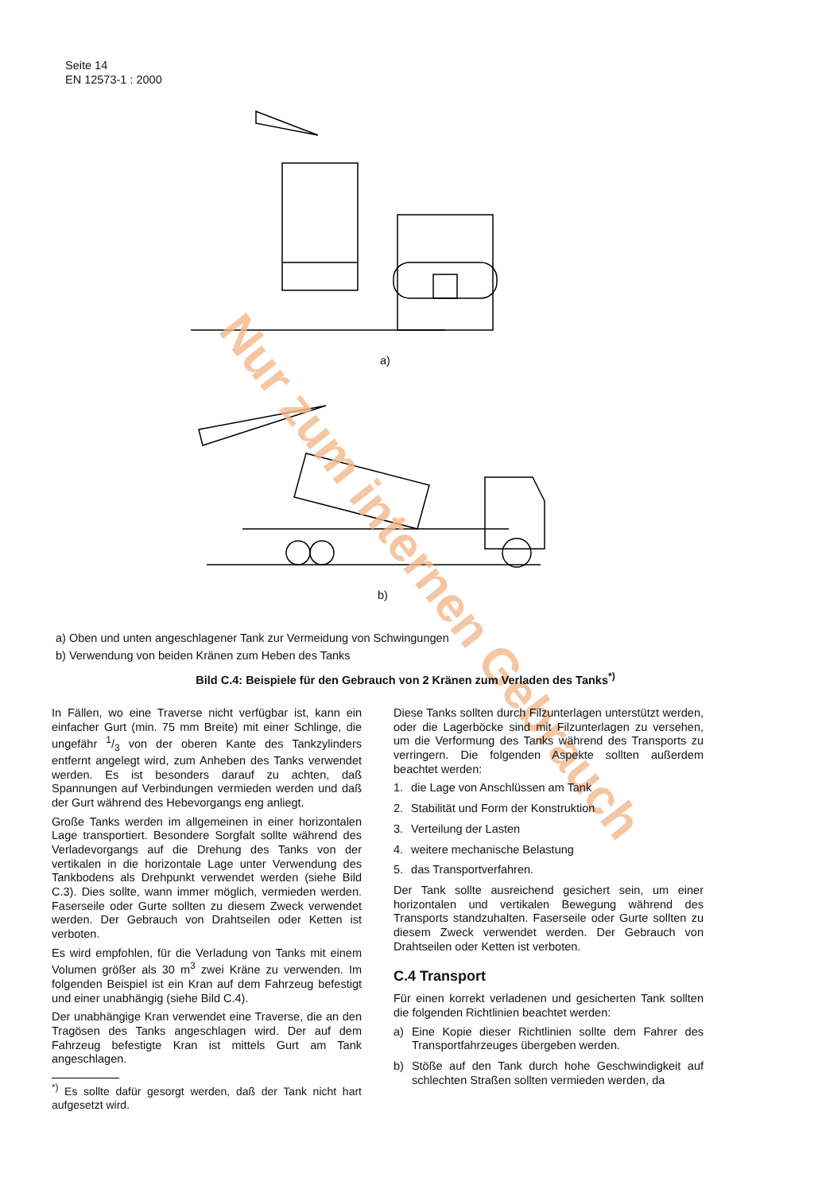Seite 14
EN 12573-1 : 2000
a)
b)
Nur zum internen Gebrauch
a) Oben und unten angeschlagener Tank zur Vermeidung von Schwingungen
b) Verwendung von beiden Kränen zum Heben des Tanks
Bild C.4: Beispiele für den Gebrauch von 2 Kränen zum Verladen des Tanks<sup>*)</sup>
In Fällen, wo eine Traverse nicht verfügbar ist, kann ein einfacher Gurt (min. 75 mm Breite) mit einer Schlinge, die ungefähr 1/3 von der oberen Kante des Tankzylinders entfernt angelegt wird, zum Anheben des Tanks verwendet werden. Es ist besonders darauf zu achten, daß Spannungen auf Verbindungen vermieden werden und daß der Gurt während des Hebevorgangs eng anliegt.
Große Tanks werden im allgemeinen in einer horizontalen Lage transportiert. Besondere Sorgfalt sollte während des Verladevorgangs auf die Drehung des Tanks von der vertikalen in die horizontale Lage unter Verwendung des Tankbodens als Drehpunkt verwendet werden (siehe Bild C.3). Dies sollte, wann immer möglich, vermieden werden. Faserseile oder Gurte sollten zu diesem Zweck verwendet werden. Der Gebrauch von Drahtseilen oder Ketten ist verboten.
Es wird empfohlen, für die Verladung von Tanks mit einem Volumen größer als 30 m<sup>3</sup> zwei Kräne zu verwenden. Im folgenden Beispiel ist ein Kran auf dem Fahrzeug befestigt und einer unabhängig (siehe Bild C.4).
Der unabhängige Kran verwendet eine Traverse, die an den Tragösen des Tanks angeschlagen wird. Der auf dem Fahrzeug befestigte Kran ist mittels Gurt am Tank angeschlagen.
<sup>*)</sup> Es sollte dafür gesorgt werden, daß der Tank nicht hart aufgesetzt wird.
Diese Tanks sollten durch Filzunterlagen unterstützt werden, oder die Lagerböcke sind mit Filzunterlagen zu versehen, um die Verformung des Tanks während des Transports zu verringern. Die folgenden Aspekte sollten außerdem beachtet werden:
1. die Lage von Anschlüssen am Tank
2. Stabilität und Form der Konstruktion
3. Verteilung der Lasten
4. weitere mechanische Belastung
5. das Transportverfahren.
Der Tank sollte ausreichend gesichert sein, um einer horizontalen und vertikalen Bewegung während des Transports standzuhalten. Faserseile oder Gurte sollten zu diesem Zweck verwendet werden. Der Gebrauch von Drahtseilen oder Ketten ist verboten.
C.4 Transport
Für einen korrekt verladenen und gesicherten Tank sollten die folgenden Richtlinien beachtet werden:
a) Eine Kopie dieser Richtlinien sollte dem Fahrer des Transportfahrzeuges übergeben werden.
b) Stöße auf den Tank durch hohe Geschwindigkeit auf schlechten Straßen sollten vermieden werden, da